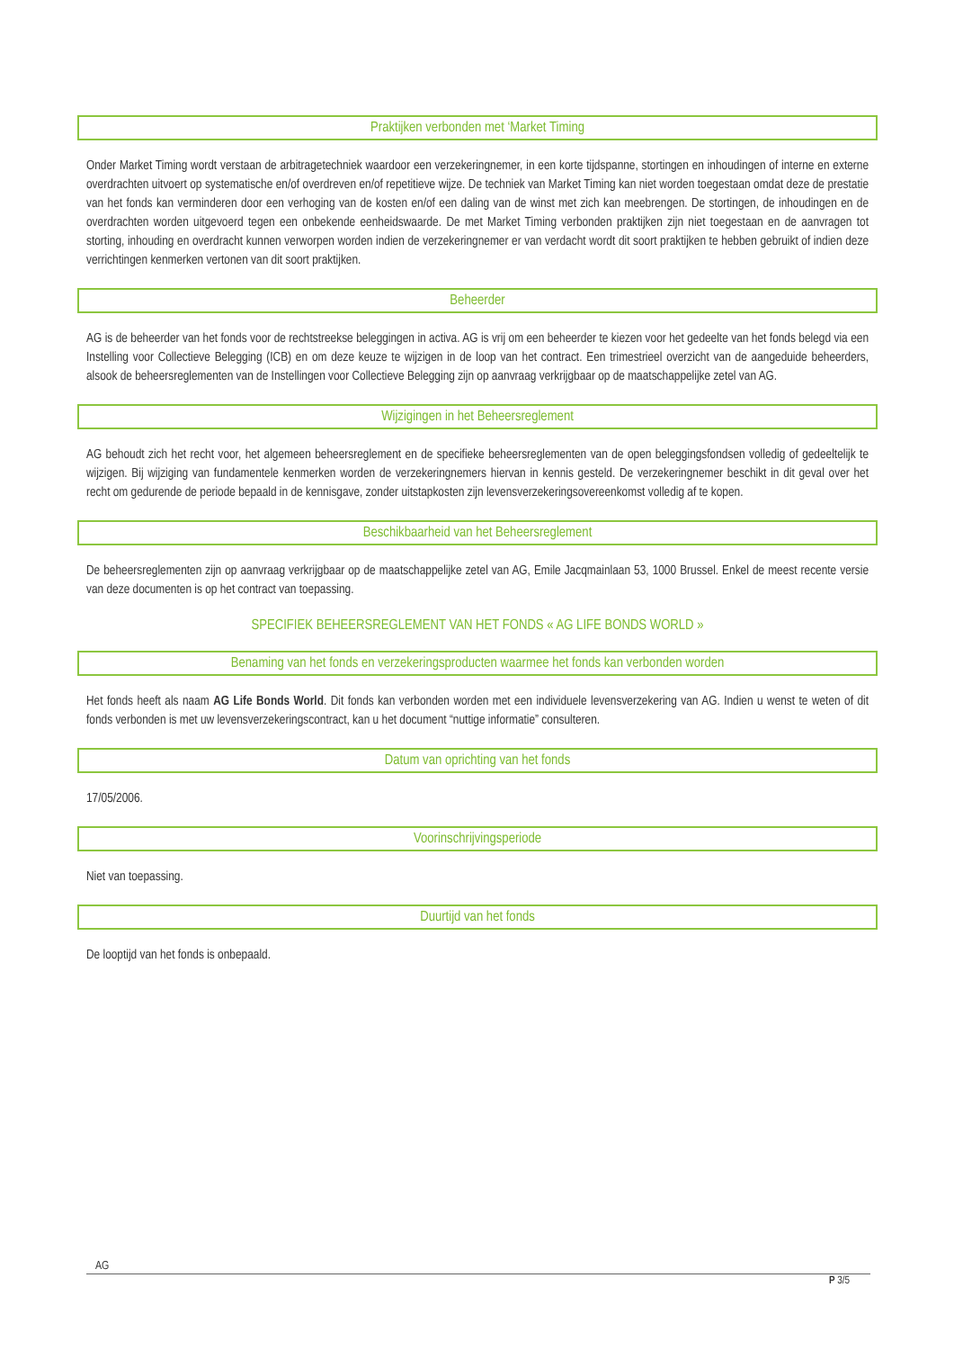Praktijken verbonden met ‘Market Timing
Onder Market Timing wordt verstaan de arbitragetechniek waardoor een verzekeringnemer, in een korte tijdspanne, stortingen en inhoudingen of interne en externe overdrachten uitvoert op systematische en/of overdreven en/of repetitieve wijze. De techniek van Market Timing kan niet worden toegestaan omdat deze de prestatie van het fonds kan verminderen door een verhoging van de kosten en/of een daling van de winst met zich kan meebrengen. De stortingen, de inhoudingen en de overdrachten worden uitgevoerd tegen een onbekende eenheidswaarde. De met Market Timing verbonden praktijken zijn niet toegestaan en de aanvragen tot storting, inhouding en overdracht kunnen verworpen worden indien de verzekeringnemer er van verdacht wordt dit soort praktijken te hebben gebruikt of indien deze verrichtingen kenmerken vertonen van dit soort praktijken.
Beheerder
AG is de beheerder van het fonds voor de rechtstreekse beleggingen in activa. AG is vrij om een beheerder te kiezen voor het gedeelte van het fonds belegd via een Instelling voor Collectieve Belegging (ICB) en om deze keuze te wijzigen in de loop van het contract. Een trimestrieel overzicht van de aangeduide beheerders, alsook de beheersreglementen van de Instellingen voor Collectieve Belegging zijn op aanvraag verkrijgbaar op de maatschappelijke zetel van AG.
Wijzigingen in het Beheersreglement
AG behoudt zich het recht voor, het algemeen beheersreglement en de specifieke beheersreglementen van de open beleggingsfondsen volledig of gedeeltelijk te wijzigen. Bij wijziging van fundamentele kenmerken worden de verzekeringnemers hiervan in kennis gesteld. De verzekeringnemer beschikt in dit geval over het recht om gedurende de periode bepaald in de kennisgave, zonder uitstapkosten zijn levensverzekeringsovereenkomst volledig af te kopen.
Beschikbaarheid van het Beheersreglement
De beheersreglementen zijn op aanvraag verkrijgbaar op de maatschappelijke zetel van AG, Emile Jacqmainlaan 53, 1000 Brussel. Enkel de meest recente versie van deze documenten is op het contract van toepassing.
SPECIFIEK BEHEERSREGLEMENT VAN HET FONDS « AG LIFE BONDS WORLD »
Benaming van het fonds en verzekeringsproducten waarmee het fonds kan verbonden worden
Het fonds heeft als naam AG Life Bonds World. Dit fonds kan verbonden worden met een individuele levensverzekering van AG. Indien u wenst te weten of dit fonds verbonden is met uw levensverzekeringscontract, kan u het document “nuttige informatie” consulteren.
Datum van oprichting van het fonds
17/05/2006.
Voorinschrijvingsperiode
Niet van toepassing.
Duurtijd van het fonds
De looptijd van het fonds is onbepaald.
AG
P 3/5